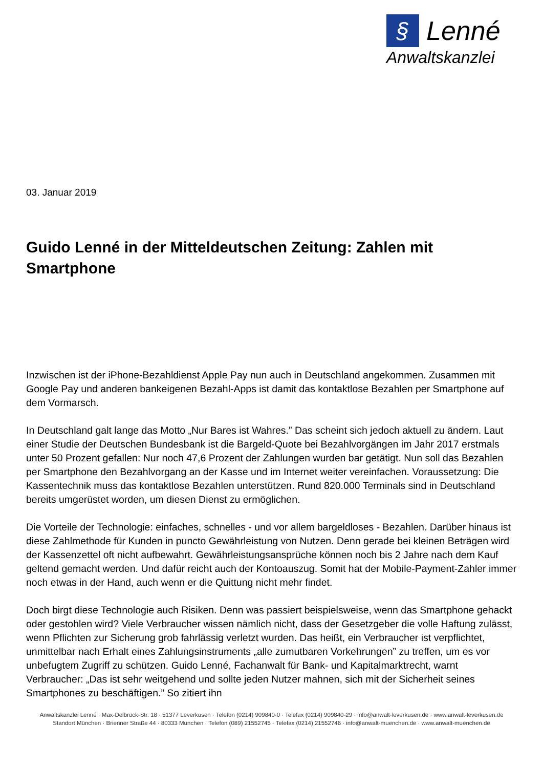§ Lenné
Anwaltskanzlei
03. Januar 2019
Guido Lenné in der Mitteldeutschen Zeitung: Zahlen mit Smartphone
Inzwischen ist der iPhone-Bezahldienst Apple Pay nun auch in Deutschland angekommen. Zusammen mit Google Pay und anderen bankeigenen Bezahl-Apps ist damit das kontaktlose Bezahlen per Smartphone auf dem Vormarsch.
In Deutschland galt lange das Motto „Nur Bares ist Wahres.” Das scheint sich jedoch aktuell zu ändern. Laut einer Studie der Deutschen Bundesbank ist die Bargeld-Quote bei Bezahlvorgängen im Jahr 2017 erstmals unter 50 Prozent gefallen: Nur noch 47,6 Prozent der Zahlungen wurden bar getätigt. Nun soll das Bezahlen per Smartphone den Bezahlvorgang an der Kasse und im Internet weiter vereinfachen. Voraussetzung: Die Kassentechnik muss das kontaktlose Bezahlen unterstützen. Rund 820.000 Terminals sind in Deutschland bereits umgerüstet worden, um diesen Dienst zu ermöglichen.
Die Vorteile der Technologie: einfaches, schnelles - und vor allem bargeldloses - Bezahlen. Darüber hinaus ist diese Zahlmethode für Kunden in puncto Gewährleistung von Nutzen. Denn gerade bei kleinen Beträgen wird der Kassenzettel oft nicht aufbewahrt. Gewährleistungsansprüche können noch bis 2 Jahre nach dem Kauf geltend gemacht werden. Und dafür reicht auch der Kontoauszug. Somit hat der Mobile-Payment-Zahler immer noch etwas in der Hand, auch wenn er die Quittung nicht mehr findet.
Doch birgt diese Technologie auch Risiken. Denn was passiert beispielsweise, wenn das Smartphone gehackt oder gestohlen wird? Viele Verbraucher wissen nämlich nicht, dass der Gesetzgeber die volle Haftung zulässt, wenn Pflichten zur Sicherung grob fahrlässig verletzt wurden. Das heißt, ein Verbraucher ist verpflichtet, unmittelbar nach Erhalt eines Zahlungsinstruments „alle zumutbaren Vorkehrungen” zu treffen, um es vor unbefugtem Zugriff zu schützen. Guido Lenné, Fachanwalt für Bank- und Kapitalmarktrecht, warnt Verbraucher: „Das ist sehr weitgehend und sollte jeden Nutzer mahnen, sich mit der Sicherheit seines Smartphones zu beschäftigen.” So zitiert ihn
Anwaltskanzlei Lenné · Max-Delbrück-Str. 18 · 51377 Leverkusen · Telefon (0214) 909840-0 · Telefax (0214) 909840-29 · info@anwalt-leverkusen.de · www.anwalt-leverkusen.de
Standort München · Brienner Straße 44 · 80333 München · Telefon (089) 21552745 · Telefax (0214) 21552746 · info@anwalt-muenchen.de · www.anwalt-muenchen.de